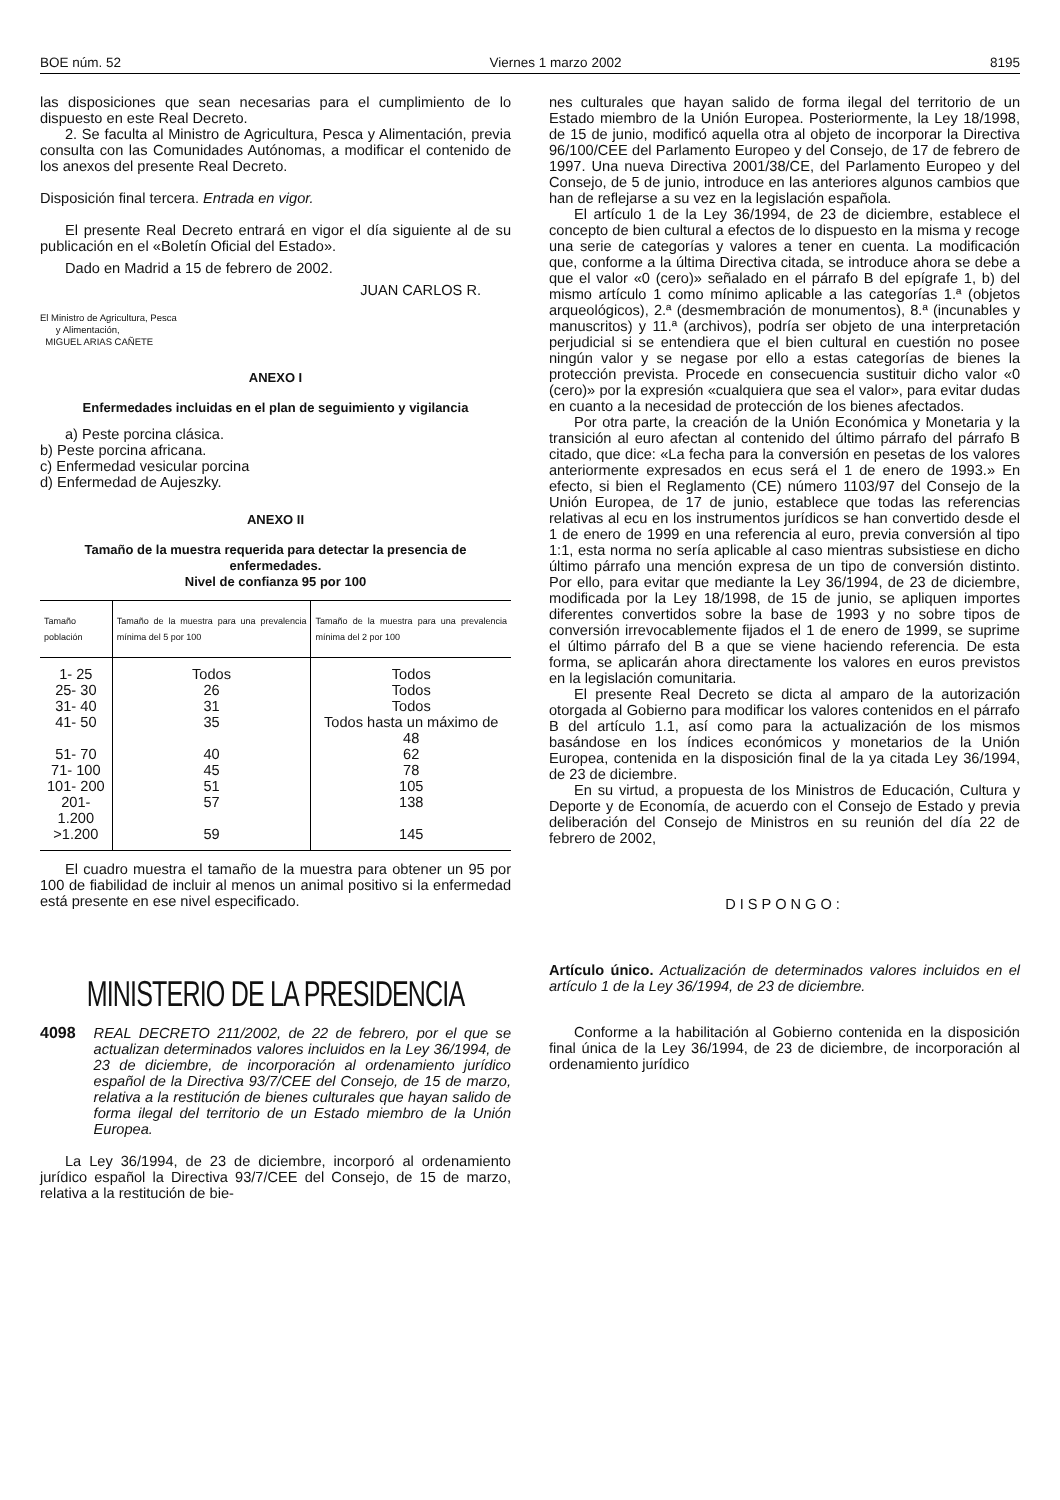BOE núm. 52 Viernes 1 marzo 2002 8195
las disposiciones que sean necesarias para el cumplimiento de lo dispuesto en este Real Decreto.
2. Se faculta al Ministro de Agricultura, Pesca y Alimentación, previa consulta con las Comunidades Autónomas, a modificar el contenido de los anexos del presente Real Decreto.
Disposición final tercera. Entrada en vigor.
El presente Real Decreto entrará en vigor el día siguiente al de su publicación en el «Boletín Oficial del Estado».
Dado en Madrid a 15 de febrero de 2002.
JUAN CARLOS R.
El Ministro de Agricultura, Pesca
y Alimentación,
MIGUEL ARIAS CAÑETE
ANEXO I
Enfermedades incluidas en el plan de seguimiento y vigilancia
a) Peste porcina clásica.
b) Peste porcina africana.
c) Enfermedad vesicular porcina
d) Enfermedad de Aujeszky.
ANEXO II
Tamaño de la muestra requerida para detectar la presencia de enfermedades.
Nivel de confianza 95 por 100
| Tamaño población | Tamaño de la muestra para una prevalencia mínima del 5 por 100 | Tamaño de la muestra para una prevalencia mínima del 2 por 100 |
| --- | --- | --- |
| 1- 25 | Todos | Todos |
| 25- 30 | 26 | Todos |
| 31- 40 | 31 | Todos |
| 41- 50 | 35 | Todos hasta un máximo de 48 |
| 51- 70 | 40 | 62 |
| 71- 100 | 45 | 78 |
| 101- 200 | 51 | 105 |
| 201-1.200 | 57 | 138 |
| >1.200 | 59 | 145 |
El cuadro muestra el tamaño de la muestra para obtener un 95 por 100 de fiabilidad de incluir al menos un animal positivo si la enfermedad está presente en ese nivel especificado.
MINISTERIO DE LA PRESIDENCIA
4098 REAL DECRETO 211/2002, de 22 de febrero, por el que se actualizan determinados valores incluidos en la Ley 36/1994, de 23 de diciembre, de incorporación al ordenamiento jurídico español de la Directiva 93/7/CEE del Consejo, de 15 de marzo, relativa a la restitución de bienes culturales que hayan salido de forma ilegal del territorio de un Estado miembro de la Unión Europea.
La Ley 36/1994, de 23 de diciembre, incorporó al ordenamiento jurídico español la Directiva 93/7/CEE del Consejo, de 15 de marzo, relativa a la restitución de bie-
nes culturales que hayan salido de forma ilegal del territorio de un Estado miembro de la Unión Europea. Posteriormente, la Ley 18/1998, de 15 de junio, modificó aquella otra al objeto de incorporar la Directiva 96/100/CEE del Parlamento Europeo y del Consejo, de 17 de febrero de 1997. Una nueva Directiva 2001/38/CE, del Parlamento Europeo y del Consejo, de 5 de junio, introduce en las anteriores algunos cambios que han de reflejarse a su vez en la legislación española.
El artículo 1 de la Ley 36/1994, de 23 de diciembre, establece el concepto de bien cultural a efectos de lo dispuesto en la misma y recoge una serie de categorías y valores a tener en cuenta. La modificación que, conforme a la última Directiva citada, se introduce ahora se debe a que el valor «0 (cero)» señalado en el párrafo B del epígrafe 1, b) del mismo artículo 1 como mínimo aplicable a las categorías 1.ª (objetos arqueológicos), 2.ª (desmembración de monumentos), 8.ª (incunables y manuscritos) y 11.ª (archivos), podría ser objeto de una interpretación perjudicial si se entendiera que el bien cultural en cuestión no posee ningún valor y se negase por ello a estas categorías de bienes la protección prevista. Procede en consecuencia sustituir dicho valor «0 (cero)» por la expresión «cualquiera que sea el valor», para evitar dudas en cuanto a la necesidad de protección de los bienes afectados.
Por otra parte, la creación de la Unión Económica y Monetaria y la transición al euro afectan al contenido del último párrafo del párrafo B citado, que dice: «La fecha para la conversión en pesetas de los valores anteriormente expresados en ecus será el 1 de enero de 1993.» En efecto, si bien el Reglamento (CE) número 1103/97 del Consejo de la Unión Europea, de 17 de junio, establece que todas las referencias relativas al ecu en los instrumentos jurídicos se han convertido desde el 1 de enero de 1999 en una referencia al euro, previa conversión al tipo 1:1, esta norma no sería aplicable al caso mientras subsistiese en dicho último párrafo una mención expresa de un tipo de conversión distinto. Por ello, para evitar que mediante la Ley 36/1994, de 23 de diciembre, modificada por la Ley 18/1998, de 15 de junio, se apliquen importes diferentes convertidos sobre la base de 1993 y no sobre tipos de conversión irrevocablemente fijados el 1 de enero de 1999, se suprime el último párrafo del B a que se viene haciendo referencia. De esta forma, se aplicarán ahora directamente los valores en euros previstos en la legislación comunitaria.
El presente Real Decreto se dicta al amparo de la autorización otorgada al Gobierno para modificar los valores contenidos en el párrafo B del artículo 1.1, así como para la actualización de los mismos basándose en los índices económicos y monetarios de la Unión Europea, contenida en la disposición final de la ya citada Ley 36/1994, de 23 de diciembre.
En su virtud, a propuesta de los Ministros de Educación, Cultura y Deporte y de Economía, de acuerdo con el Consejo de Estado y previa deliberación del Consejo de Ministros en su reunión del día 22 de febrero de 2002,
DISPONGO:
Artículo único. Actualización de determinados valores incluidos en el artículo 1 de la Ley 36/1994, de 23 de diciembre.
Conforme a la habilitación al Gobierno contenida en la disposición final única de la Ley 36/1994, de 23 de diciembre, de incorporación al ordenamiento jurídico